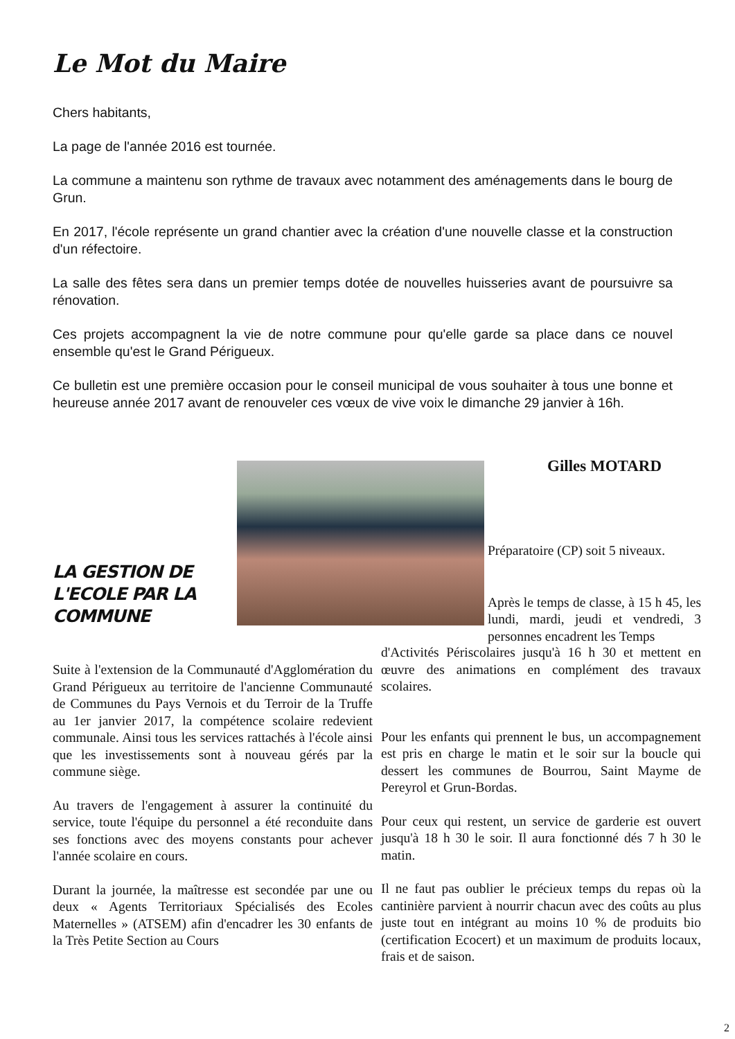Le Mot du Maire
Chers habitants,
La page de l'année 2016 est tournée.
La commune a maintenu son rythme de travaux avec notamment des aménagements dans le bourg de Grun.
En 2017, l'école représente un grand chantier avec la création d'une nouvelle classe et la construction d'un réfectoire.
La salle des fêtes sera dans un premier temps dotée de nouvelles huisseries avant de poursuivre sa rénovation.
Ces projets accompagnent la vie de notre commune pour qu'elle garde sa place dans ce nouvel ensemble qu'est le Grand Périgueux.
Ce bulletin est une première occasion pour le conseil municipal de vous souhaiter à tous une bonne et heureuse année 2017 avant de renouveler ces vœux de vive voix le dimanche 29 janvier à 16h.
Gilles MOTARD
LA GESTION DE L'ECOLE PAR LA COMMUNE
Suite à l'extension de la Communauté d'Agglomération du Grand Périgueux au territoire de l'ancienne Communauté de Communes du Pays Vernois et du Terroir de la Truffe au 1er janvier 2017, la compétence scolaire redevient communale. Ainsi tous les services rattachés à l'école ainsi que les investissements sont à nouveau gérés par la commune siège.
Au travers de l'engagement à assurer la continuité du service, toute l'équipe du personnel a été reconduite dans ses fonctions avec des moyens constants pour achever l'année scolaire en cours.
Durant la journée, la maîtresse est secondée par une ou deux « Agents Territoriaux Spécialisés des Ecoles Maternelles » (ATSEM) afin d'encadrer les 30 enfants de la Très Petite Section au Cours
Préparatoire (CP) soit 5 niveaux.
Après le temps de classe, à 15 h 45, les lundi, mardi, jeudi et vendredi, 3 personnes encadrent les Temps
d'Activités Périscolaires jusqu'à 16 h 30 et mettent en œuvre des animations en complément des travaux scolaires.
Pour les enfants qui prennent le bus, un accompagnement est pris en charge le matin et le soir sur la boucle qui dessert les communes de Bourrou, Saint Mayme de Pereyrol et Grun-Bordas.
Pour ceux qui restent, un service de garderie est ouvert jusqu'à 18 h 30 le soir. Il aura fonctionné dés 7 h 30 le matin.
Il ne faut pas oublier le précieux temps du repas où la cantinière parvient à nourrir chacun avec des coûts au plus juste tout en intégrant au moins 10 % de produits bio (certification Ecocert) et un maximum de produits locaux, frais et de saison.
2